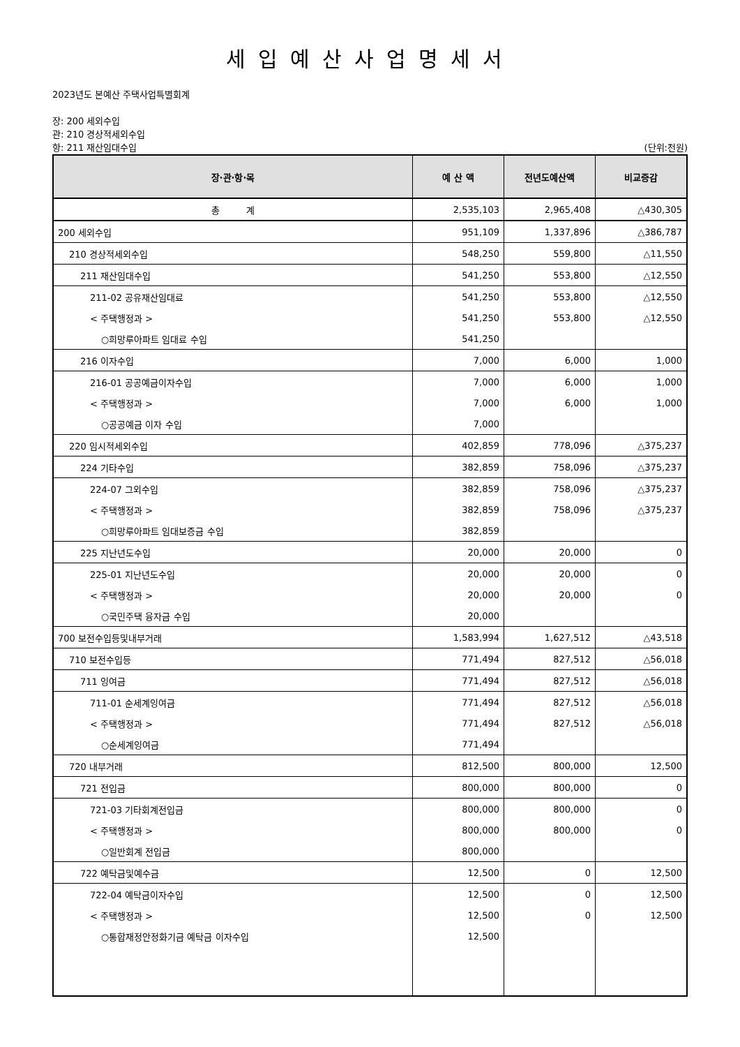세입예산사업명세서
2023년도 본예산 주택사업특별회계
장: 200 세외수입
관: 210 경상적세외수입
항: 211 재산임대수입 (단위:천원)
| 장·관·항·목 | 예 산 액 | 전년도예산액 | 비교증감 |
| --- | --- | --- | --- |
| 총 계 | 2,535,103 | 2,965,408 | △430,305 |
| 200 세외수입 | 951,109 | 1,337,896 | △386,787 |
| 210 경상적세외수입 | 548,250 | 559,800 | △11,550 |
| 211 재산임대수입 | 541,250 | 553,800 | △12,550 |
| 211-02 공유재산임대료 | 541,250 | 553,800 | △12,550 |
| < 주택행정과 > | 541,250 | 553,800 | △12,550 |
| ○희망루아파트 임대료 수입 | 541,250 | | |
| 216 이자수입 | 7,000 | 6,000 | 1,000 |
| 216-01 공공예금이자수입 | 7,000 | 6,000 | 1,000 |
| < 주택행정과 > | 7,000 | 6,000 | 1,000 |
| ○공공예금 이자 수입 | 7,000 | | |
| 220 임시적세외수입 | 402,859 | 778,096 | △375,237 |
| 224 기타수입 | 382,859 | 758,096 | △375,237 |
| 224-07 그외수입 | 382,859 | 758,096 | △375,237 |
| < 주택행정과 > | 382,859 | 758,096 | △375,237 |
| ○희망루아파트 임대보증금 수입 | 382,859 | | |
| 225 지난년도수입 | 20,000 | 20,000 | 0 |
| 225-01 지난년도수입 | 20,000 | 20,000 | 0 |
| < 주택행정과 > | 20,000 | 20,000 | 0 |
| ○국민주택 융자금 수입 | 20,000 | | |
| 700 보전수입등및내부거래 | 1,583,994 | 1,627,512 | △43,518 |
| 710 보전수입등 | 771,494 | 827,512 | △56,018 |
| 711 잉여금 | 771,494 | 827,512 | △56,018 |
| 711-01 순세계잉여금 | 771,494 | 827,512 | △56,018 |
| < 주택행정과 > | 771,494 | 827,512 | △56,018 |
| ○순세계잉여금 | 771,494 | | |
| 720 내부거래 | 812,500 | 800,000 | 12,500 |
| 721 전입금 | 800,000 | 800,000 | 0 |
| 721-03 기타회계전입금 | 800,000 | 800,000 | 0 |
| < 주택행정과 > | 800,000 | 800,000 | 0 |
| ○일반회계 전입금 | 800,000 | | |
| 722 예탁금및예수금 | 12,500 | 0 | 12,500 |
| 722-04 예탁금이자수입 | 12,500 | 0 | 12,500 |
| < 주택행정과 > | 12,500 | 0 | 12,500 |
| ○통합재정안정화기금 예탁금 이자수입 | 12,500 | | |